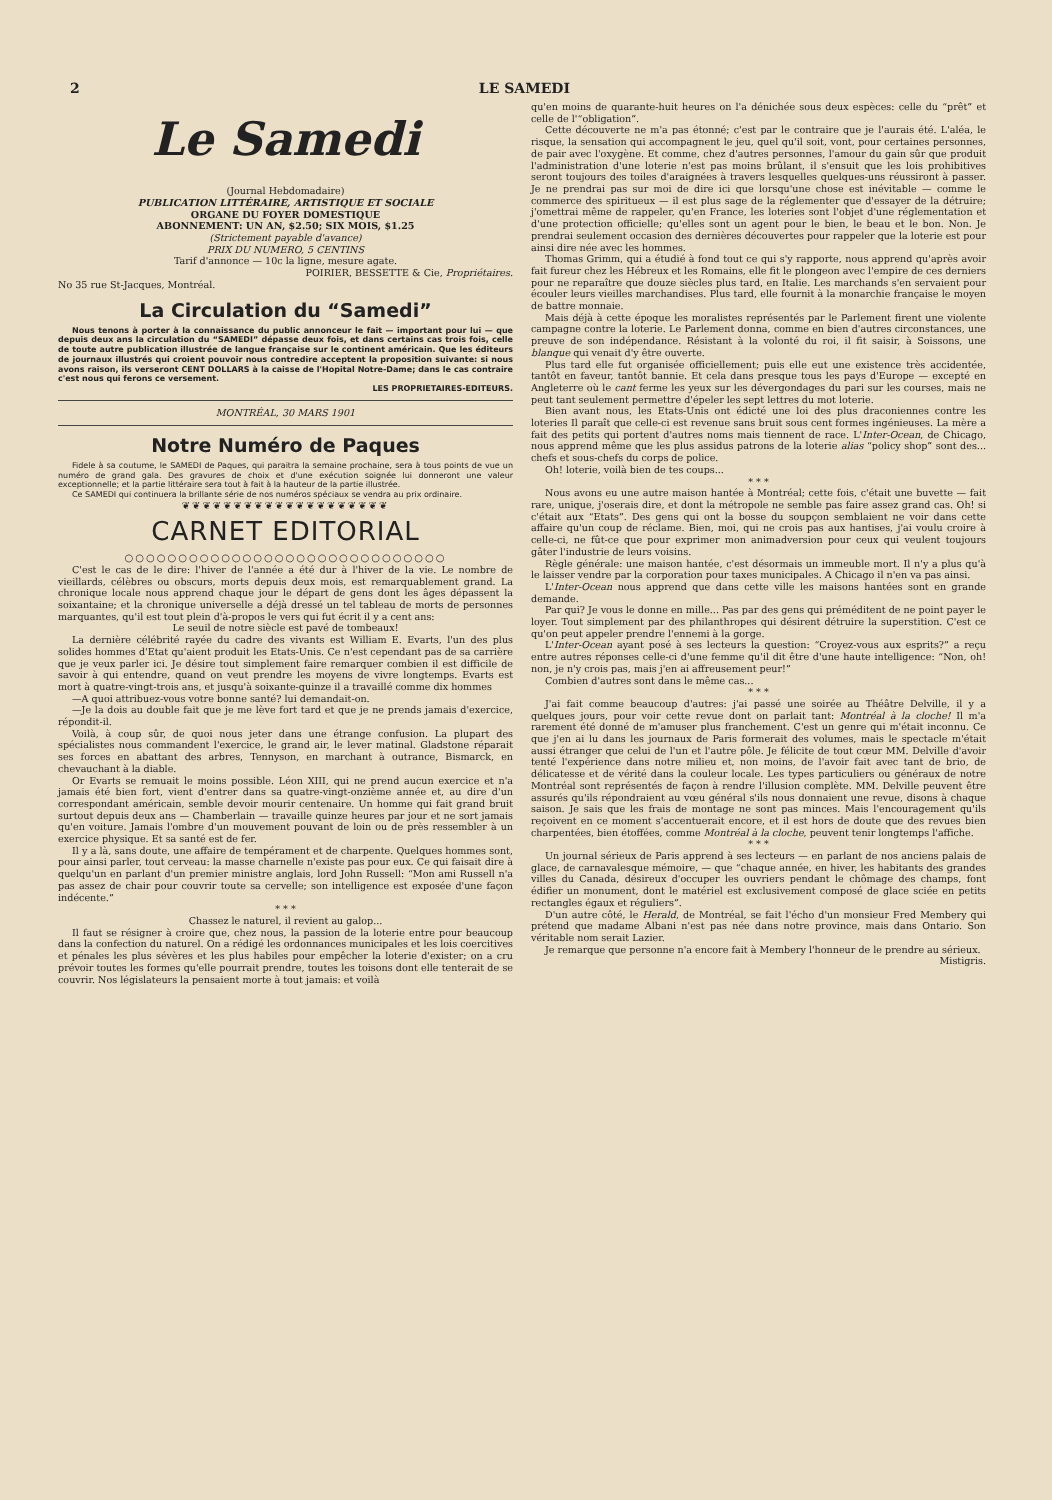2 LE SAMEDI
Le Samedi
(Journal Hebdomadaire)
PUBLICATION LITTÉRAIRE, ARTISTIQUE ET SOCIALE
ORGANE DU FOYER DOMESTIQUE
ABONNEMENT: UN AN, $2.50; SIX MOIS, $1.25
(Strictement payable d'avance)
PRIX DU NUMERO, 5 CENTINS
Tarif d'annonce — 10c la ligne, mesure agate.
POIRIER, BESSETTE & Cie, Propriétaires.
No 35 rue St-Jacques, Montréal.
La Circulation du “Samedi”
Nous tenons à porter à la connaissance du public annonceur le fait — important pour lui — que depuis deux ans la circulation du “SAMEDI” dépasse deux fois, et dans certains cas trois fois, celle de toute autre publication illustrée de langue française sur le continent américain. Que les éditeurs de journaux illustrés qui croient pouvoir nous contredire acceptent la proposition suivante: si nous avons raison, ils verseront CENT DOLLARS à la caisse de l'Hopital Notre-Dame; dans le cas contraire c'est nous qui ferons ce versement.
LES PROPRIETAIRES-EDITEURS.
MONTRÉAL, 30 MARS 1901
Notre Numéro de Paques
Fidele à sa coutume, le SAMEDI de Paques, qui paraitra la semaine prochaine, sera à tous points de vue un numéro de grand gala. Des gravures de choix et d'une exécution soignée lui donneront une valeur exceptionnelle; et la partie littéraire sera tout à fait à la hauteur de la partie illustrée.
Ce SAMEDI qui continuera la brillante série de nos numéros spéciaux se vendra au prix ordinaire.
❦❦❦❦❦❦❦❦❦❦❦❦❦❦❦❦❦❦❦❦
CARNET EDITORIAL
○○○○○○○○○○○○○○○○○○○○○○○○○○○○○○
C'est le cas de le dire: l'hiver de l'année a été dur à l'hiver de la vie. Le nombre de vieillards, célèbres ou obscurs, morts depuis deux mois, est remarquablement grand. La chronique locale nous apprend chaque jour le départ de gens dont les âges dépassent la soixantaine; et la chronique universelle a déjà dressé un tel tableau de morts de personnes marquantes, qu'il est tout plein d'à-propos le vers qui fut écrit il y a cent ans:
Le seuil de notre siècle est pavé de tombeaux!
La dernière célébrité rayée du cadre des vivants est William E. Evarts, l'un des plus solides hommes d'Etat qu'aient produit les Etats-Unis. Ce n'est cependant pas de sa carrière que je veux parler ici. Je désire tout simplement faire remarquer combien il est difficile de savoir à qui entendre, quand on veut prendre les moyens de vivre longtemps. Evarts est mort à quatre-vingt-trois ans, et jusqu'à soixante-quinze il a travaillé comme dix hommes
—A quoi attribuez-vous votre bonne santé? lui demandait-on.
—Je la dois au double fait que je me lève fort tard et que je ne prends jamais d'exercice, répondit-il.
Voilà, à coup sûr, de quoi nous jeter dans une étrange confusion. La plupart des spécialistes nous commandent l'exercice, le grand air, le lever matinal. Gladstone réparait ses forces en abattant des arbres, Tennyson, en marchant à outrance, Bismarck, en chevauchant à la diable.
Or Evarts se remuait le moins possible. Léon XIII, qui ne prend aucun exercice et n'a jamais été bien fort, vient d'entrer dans sa quatre-vingt-onzième année et, au dire d'un correspondant américain, semble devoir mourir centenaire. Un homme qui fait grand bruit surtout depuis deux ans — Chamberlain — travaille quinze heures par jour et ne sort jamais qu'en voiture. Jamais l'ombre d'un mouvement pouvant de loin ou de près ressembler à un exercice physique. Et sa santé est de fer.
Il y a là, sans doute, une affaire de tempérament et de charpente. Quelques hommes sont, pour ainsi parler, tout cerveau: la masse charnelle n'existe pas pour eux. Ce qui faisait dire à quelqu'un en parlant d'un premier ministre anglais, lord John Russell: “Mon ami Russell n'a pas assez de chair pour couvrir toute sa cervelle; son intelligence est exposée d'une façon indécente.”
* * *
Chassez le naturel, il revient au galop...
Il faut se résigner à croire que, chez nous, la passion de la loterie entre pour beaucoup dans la confection du naturel. On a rédigé les ordonnances municipales et les lois coercitives et pénales les plus sévères et les plus habiles pour empêcher la loterie d'exister; on a cru prévoir toutes les formes qu'elle pourrait prendre, toutes les toisons dont elle tenterait de se couvrir. Nos législateurs la pensaient morte à tout jamais: et voilà
qu'en moins de quarante-huit heures on l'a dénichée sous deux espèces: celle du “prêt” et celle de l'“obligation”.
Cette découverte ne m'a pas étonné; c'est par le contraire que je l'aurais été. L'aléa, le risque, la sensation qui accompagnent le jeu, quel qu'il soit, vont, pour certaines personnes, de pair avec l'oxygène. Et comme, chez d'autres personnes, l'amour du gain sûr que produit l'administration d'une loterie n'est pas moins brûlant, il s'ensuit que les lois prohibitives seront toujours des toiles d'araignées à travers lesquelles quelques-uns réussiront à passer. Je ne prendrai pas sur moi de dire ici que lorsqu'une chose est inévitable — comme le commerce des spiritueux — il est plus sage de la réglementer que d'essayer de la détruire; j'omettrai même de rappeler, qu'en France, les loteries sont l'objet d'une réglementation et d'une protection officielle; qu'elles sont un agent pour le bien, le beau et le bon. Non. Je prendrai seulement occasion des dernières découvertes pour rappeler que la loterie est pour ainsi dire née avec les hommes.
Thomas Grimm, qui a étudié à fond tout ce qui s'y rapporte, nous apprend qu'après avoir fait fureur chez les Hébreux et les Romains, elle fit le plongeon avec l'empire de ces derniers pour ne reparaître que douze siècles plus tard, en Italie. Les marchands s'en servaient pour écouler leurs vieilles marchandises. Plus tard, elle fournit à la monarchie française le moyen de battre monnaie.
Mais déjà à cette époque les moralistes représentés par le Parlement firent une violente campagne contre la loterie. Le Parlement donna, comme en bien d'autres circonstances, une preuve de son indépendance. Résistant à la volonté du roi, il fit saisir, à Soissons, une blanque qui venait d'y être ouverte.
Plus tard elle fut organisée officiellement; puis elle eut une existence très accidentée, tantôt en faveur, tantôt bannie. Et cela dans presque tous les pays d'Europe — excepté en Angleterre où le cant ferme les yeux sur les dévergondages du pari sur les courses, mais ne peut tant seulement permettre d'épeler les sept lettres du mot loterie.
Bien avant nous, les Etats-Unis ont édicté une loi des plus draconiennes contre les loteries Il paraît que celle-ci est revenue sans bruit sous cent formes ingénieuses. La mère a fait des petits qui portent d'autres noms mais tiennent de race. L'Inter-Ocean, de Chicago, nous apprend même que les plus assidus patrons de la loterie alias “policy shop” sont des... chefs et sous-chefs du corps de police.
Oh! loterie, voilà bien de tes coups...
* * *
Nous avons eu une autre maison hantée à Montréal; cette fois, c'était une buvette — fait rare, unique, j'oserais dire, et dont la métropole ne semble pas faire assez grand cas. Oh! si c'était aux “Etats”. Des gens qui ont la bosse du soupçon semblaient ne voir dans cette affaire qu'un coup de réclame. Bien, moi, qui ne crois pas aux hantises, j'ai voulu croire à celle-ci, ne fût-ce que pour exprimer mon animadversion pour ceux qui veulent toujours gâter l'industrie de leurs voisins.
Règle générale: une maison hantée, c'est désormais un immeuble mort. Il n'y a plus qu'à le laisser vendre par la corporation pour taxes municipales. A Chicago il n'en va pas ainsi.
L'Inter-Ocean nous apprend que dans cette ville les maisons hantées sont en grande demande.
Par qui? Je vous le donne en mille... Pas par des gens qui préméditent de ne point payer le loyer. Tout simplement par des philanthropes qui désirent détruire la superstition. C'est ce qu'on peut appeler prendre l'ennemi à la gorge.
L'Inter-Ocean ayant posé à ses lecteurs la question: “Croyez-vous aux esprits?” a reçu entre autres réponses celle-ci d'une femme qu'il dit être d'une haute intelligence: “Non, oh! non, je n'y crois pas, mais j'en ai affreusement peur!”
Combien d'autres sont dans le même cas...
* * *
J'ai fait comme beaucoup d'autres: j'ai passé une soirée au Théâtre Delville, il y a quelques jours, pour voir cette revue dont on parlait tant: Montréal à la cloche! Il m'a rarement été donné de m'amuser plus franchement. C'est un genre qui m'était inconnu. Ce que j'en ai lu dans les journaux de Paris formerait des volumes, mais le spectacle m'était aussi étranger que celui de l'un et l'autre pôle. Je félicite de tout cœur MM. Delville d'avoir tenté l'expérience dans notre milieu et, non moins, de l'avoir fait avec tant de brio, de délicatesse et de vérité dans la couleur locale. Les types particuliers ou généraux de notre Montréal sont représentés de façon à rendre l'illusion complète. MM. Delville peuvent être assurés qu'ils répondraient au vœu général s'ils nous donnaient une revue, disons à chaque saison. Je sais que les frais de montage ne sont pas minces. Mais l'encouragement qu'ils reçoivent en ce moment s'accentuerait encore, et il est hors de doute que des revues bien charpentées, bien étoffées, comme Montréal à la cloche, peuvent tenir longtemps l'affiche.
* * *
Un journal sérieux de Paris apprend à ses lecteurs — en parlant de nos anciens palais de glace, de carnavalesque mémoire, — que “chaque année, en hiver, les habitants des grandes villes du Canada, désireux d'occuper les ouvriers pendant le chômage des champs, font édifier un monument, dont le matériel est exclusivement composé de glace sciée en petits rectangles égaux et réguliers”.
D'un autre côté, le Herald, de Montréal, se fait l'écho d'un monsieur Fred Membery qui prétend que madame Albani n'est pas née dans notre province, mais dans Ontario. Son véritable nom serait Lazier.
Je remarque que personne n'a encore fait à Membery l'honneur de le prendre au sérieux.
Mistigris.